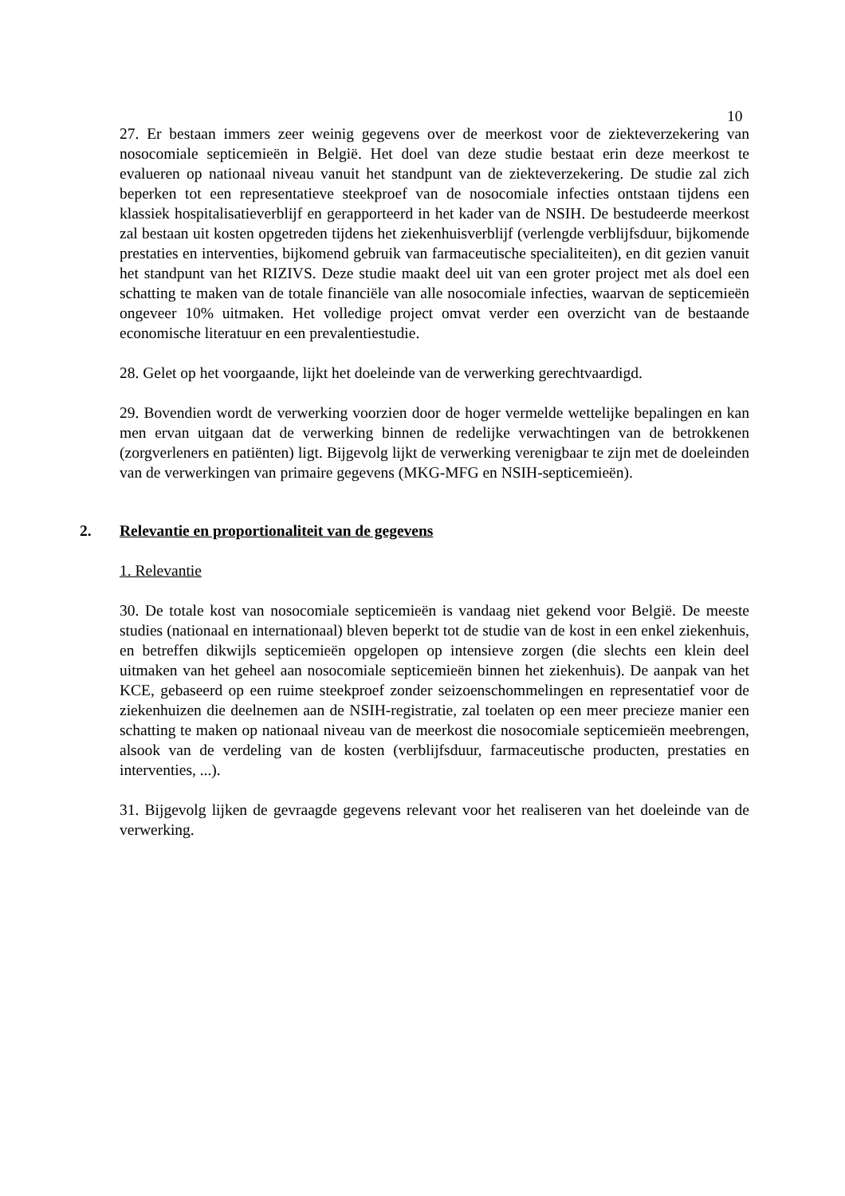10
27. Er bestaan immers zeer weinig gegevens over de meerkost voor de ziekteverzekering van nosocomiale septicemieën in België. Het doel van deze studie bestaat erin deze meerkost te evalueren op nationaal niveau vanuit het standpunt van de ziekteverzekering. De studie zal zich beperken tot een representatieve steekproef van de nosocomiale infecties ontstaan tijdens een klassiek hospitalisatieverblijf en gerapporteerd in het kader van de NSIH. De bestudeerde meerkost zal bestaan uit kosten opgetreden tijdens het ziekenhuisverblijf (verlengde verblijfsduur, bijkomende prestaties en interventies, bijkomend gebruik van farmaceutische specialiteiten), en dit gezien vanuit het standpunt van het RIZIVS. Deze studie maakt deel uit van een groter project met als doel een schatting te maken van de totale financiële van alle nosocomiale infecties, waarvan de septicemieën ongeveer 10% uitmaken. Het volledige project omvat verder een overzicht van de bestaande economische literatuur en een prevalentiestudie.
28. Gelet op het voorgaande, lijkt het doeleinde van de verwerking gerechtvaardigd.
29. Bovendien wordt de verwerking voorzien door de hoger vermelde wettelijke bepalingen en kan men ervan uitgaan dat de verwerking binnen de redelijke verwachtingen van de betrokkenen (zorgverleners en patiënten) ligt. Bijgevolg lijkt de verwerking verenigbaar te zijn met de doeleinden van de verwerkingen van primaire gegevens (MKG-MFG en NSIH-septicemieën).
2. Relevantie en proportionaliteit van de gegevens
1. Relevantie
30. De totale kost van nosocomiale septicemieën is vandaag niet gekend voor België. De meeste studies (nationaal en internationaal) bleven beperkt tot de studie van de kost in een enkel ziekenhuis, en betreffen dikwijls septicemieën opgelopen op intensieve zorgen (die slechts een klein deel uitmaken van het geheel aan nosocomiale septicemieën binnen het ziekenhuis). De aanpak van het KCE, gebaseerd op een ruime steekproef zonder seizoenschommelingen en representatief voor de ziekenhuizen die deelnemen aan de NSIH-registratie, zal toelaten op een meer precieze manier een schatting te maken op nationaal niveau van de meerkost die nosocomiale septicemieën meebrengen, alsook van de verdeling van de kosten (verblijfsduur, farmaceutische producten, prestaties en interventies, ...).
31. Bijgevolg lijken de gevraagde gegevens relevant voor het realiseren van het doeleinde van de verwerking.